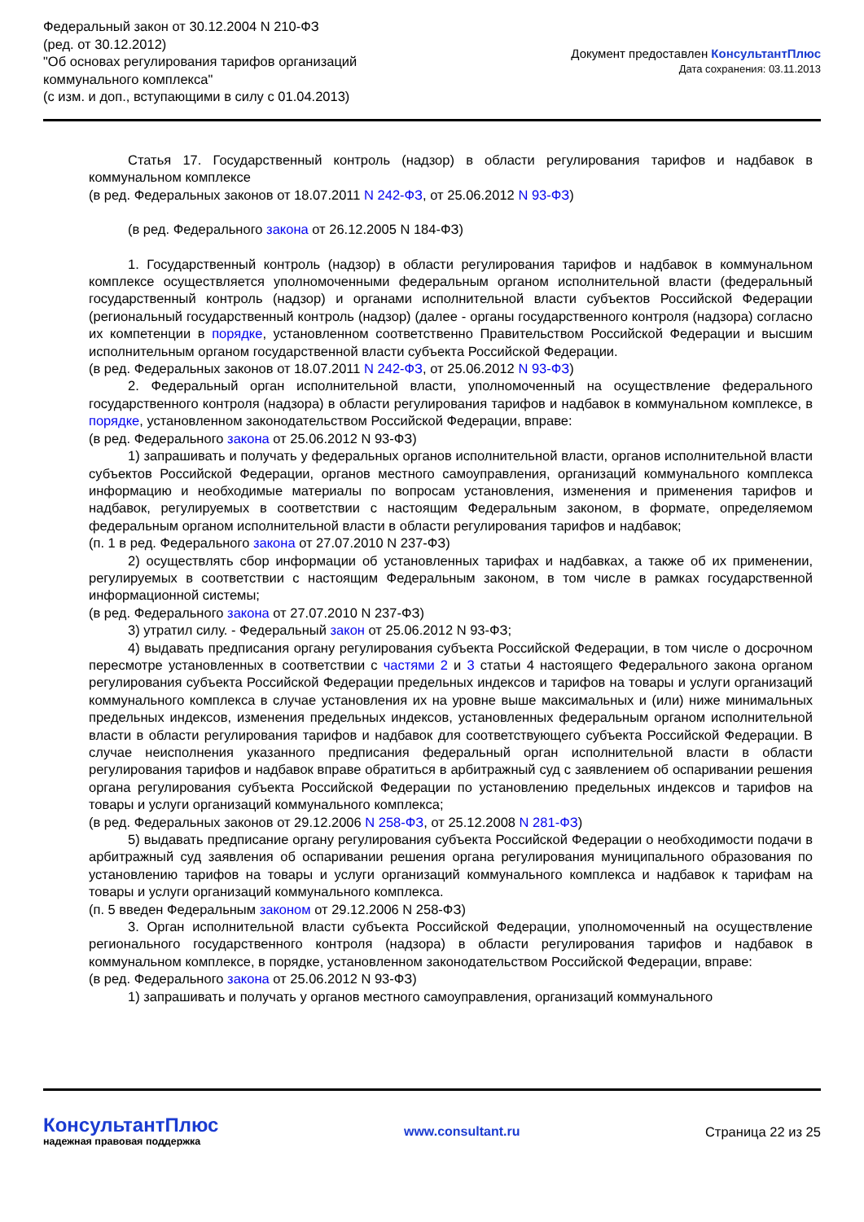Федеральный закон от 30.12.2004 N 210-ФЗ
(ред. от 30.12.2012)
"Об основах регулирования тарифов организаций
коммунального комплекса"
(с изм. и доп., вступающими в силу с 01.04.2013)
Документ предоставлен КонсультантПлюс
Дата сохранения: 03.11.2013
Статья 17. Государственный контроль (надзор) в области регулирования тарифов и надбавок в коммунальном комплексе
(в ред. Федеральных законов от 18.07.2011 N 242-ФЗ, от 25.06.2012 N 93-ФЗ)
(в ред. Федерального закона от 26.12.2005 N 184-ФЗ)
1. Государственный контроль (надзор) в области регулирования тарифов и надбавок в коммунальном комплексе осуществляется уполномоченными федеральным органом исполнительной власти (федеральный государственный контроль (надзор) и органами исполнительной власти субъектов Российской Федерации (региональный государственный контроль (надзор) (далее - органы государственного контроля (надзора) согласно их компетенции в порядке, установленном соответственно Правительством Российской Федерации и высшим исполнительным органом государственной власти субъекта Российской Федерации.
(в ред. Федеральных законов от 18.07.2011 N 242-ФЗ, от 25.06.2012 N 93-ФЗ)
2. Федеральный орган исполнительной власти, уполномоченный на осуществление федерального государственного контроля (надзора) в области регулирования тарифов и надбавок в коммунальном комплексе, в порядке, установленном законодательством Российской Федерации, вправе:
(в ред. Федерального закона от 25.06.2012 N 93-ФЗ)
1) запрашивать и получать у федеральных органов исполнительной власти, органов исполнительной власти субъектов Российской Федерации, органов местного самоуправления, организаций коммунального комплекса информацию и необходимые материалы по вопросам установления, изменения и применения тарифов и надбавок, регулируемых в соответствии с настоящим Федеральным законом, в формате, определяемом федеральным органом исполнительной власти в области регулирования тарифов и надбавок;
(п. 1 в ред. Федерального закона от 27.07.2010 N 237-ФЗ)
2) осуществлять сбор информации об установленных тарифах и надбавках, а также об их применении, регулируемых в соответствии с настоящим Федеральным законом, в том числе в рамках государственной информационной системы;
(в ред. Федерального закона от 27.07.2010 N 237-ФЗ)
3) утратил силу. - Федеральный закон от 25.06.2012 N 93-ФЗ;
4) выдавать предписания органу регулирования субъекта Российской Федерации, в том числе о досрочном пересмотре установленных в соответствии с частями 2 и 3 статьи 4 настоящего Федерального закона органом регулирования субъекта Российской Федерации предельных индексов и тарифов на товары и услуги организаций коммунального комплекса в случае установления их на уровне выше максимальных и (или) ниже минимальных предельных индексов, изменения предельных индексов, установленных федеральным органом исполнительной власти в области регулирования тарифов и надбавок для соответствующего субъекта Российской Федерации. В случае неисполнения указанного предписания федеральный орган исполнительной власти в области регулирования тарифов и надбавок вправе обратиться в арбитражный суд с заявлением об оспаривании решения органа регулирования субъекта Российской Федерации по установлению предельных индексов и тарифов на товары и услуги организаций коммунального комплекса;
(в ред. Федеральных законов от 29.12.2006 N 258-ФЗ, от 25.12.2008 N 281-ФЗ)
5) выдавать предписание органу регулирования субъекта Российской Федерации о необходимости подачи в арбитражный суд заявления об оспаривании решения органа регулирования муниципального образования по установлению тарифов на товары и услуги организаций коммунального комплекса и надбавок к тарифам на товары и услуги организаций коммунального комплекса.
(п. 5 введен Федеральным законом от 29.12.2006 N 258-ФЗ)
3. Орган исполнительной власти субъекта Российской Федерации, уполномоченный на осуществление регионального государственного контроля (надзора) в области регулирования тарифов и надбавок в коммунальном комплексе, в порядке, установленном законодательством Российской Федерации, вправе:
(в ред. Федерального закона от 25.06.2012 N 93-ФЗ)
1) запрашивать и получать у органов местного самоуправления, организаций коммунального
КонсультантПлюс
надежная правовая поддержка
www.consultant.ru Страница 22 из 25